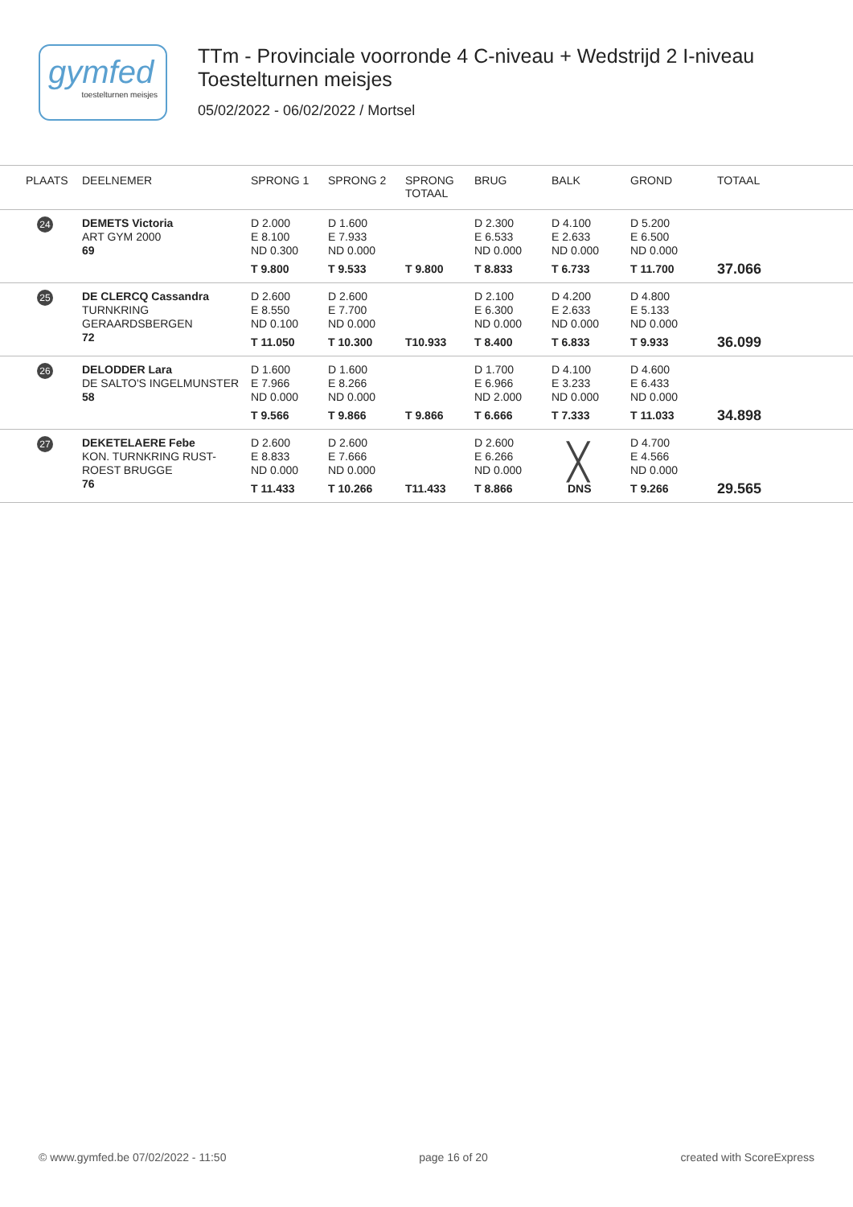gymfed
toestelturnen meisjes
TTm - Provinciale voorronde 4 C-niveau + Wedstrijd 2 I-niveau
Toestelturnen meisjes
05/02/2022 - 06/02/2022 / Mortsel
| PLAATS | DEELNEMER | SPRONG 1 | SPRONG 2 | SPRONG TOTAAL | BRUG | BALK | GROND | TOTAAL |
| --- | --- | --- | --- | --- | --- | --- | --- | --- |
| 24 | DEMETS Victoria ART GYM 2000 69 | D 2.000 E 8.100 ND 0.300 T 9.800 | D 1.600 E 7.933 ND 0.000 T 9.533 | T 9.800 | D 2.300 E 6.533 ND 0.000 T 8.833 | D 4.100 E 2.633 ND 0.000 T 6.733 | D 5.200 E 6.500 ND 0.000 T 11.700 | 37.066 |
| 25 | DE CLERCQ Cassandra TURNKRING GERAARDSBERGEN 72 | D 2.600 E 8.550 ND 0.100 T 11.050 | D 2.600 E 7.700 ND 0.000 T 10.300 | T10.933 | D 2.100 E 6.300 ND 0.000 T 8.400 | D 4.200 E 2.633 ND 0.000 T 6.833 | D 4.800 E 5.133 ND 0.000 T 9.933 | 36.099 |
| 26 | DELODDER Lara DE SALTO'S INGELMUNSTER 58 | D 1.600 E 7.966 ND 0.000 T 9.566 | D 1.600 E 8.266 ND 0.000 T 9.866 | T 9.866 | D 1.700 E 6.966 ND 2.000 T 6.666 | D 4.100 E 3.233 ND 0.000 T 7.333 | D 4.600 E 6.433 ND 0.000 T 11.033 | 34.898 |
| 27 | DEKETELAERE Febe KON. TURNKRING RUST- ROEST BRUGGE 76 | D 2.600 E 8.833 ND 0.000 T 11.433 | D 2.600 E 7.666 ND 0.000 T 10.266 | T11.433 | D 2.600 E 6.266 ND 0.000 T 8.866 | ╳ DNS | D 4.700 E 4.566 ND 0.000 T 9.266 | 29.565 |
© www.gymfed.be 07/02/2022 - 11:50 page 16 of 20 created with ScoreExpress